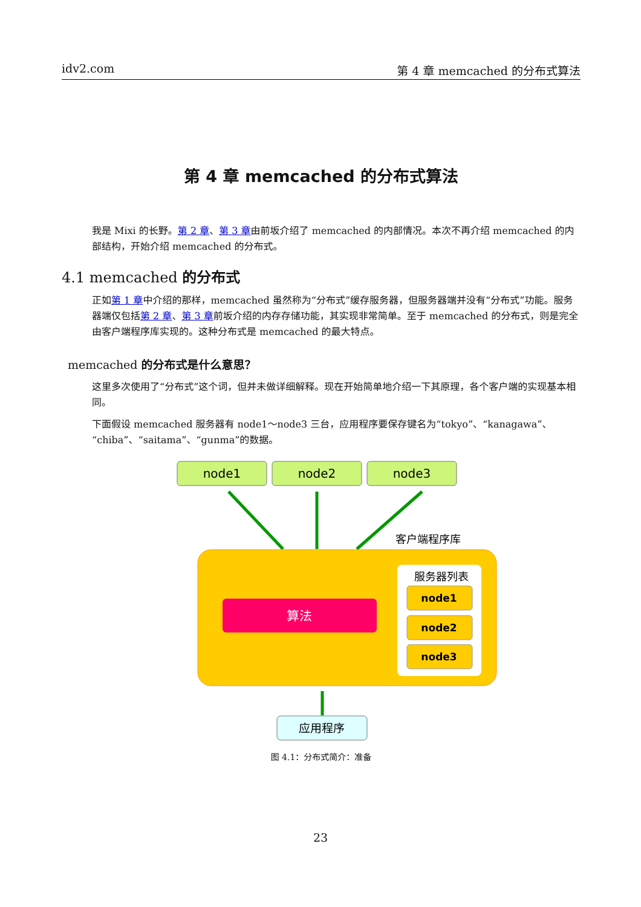idv2.com 第 4 章 memcached 的分布式算法
第 4 章 memcached 的分布式算法
我是 Mixi 的长野。第 2 章、第 3 章由前坂介绍了 memcached 的内部情况。本次不再介绍 memcached 的内部结构，开始介绍 memcached 的分布式。
4.1 memcached 的分布式
正如第 1 章中介绍的那样，memcached 虽然称为“分布式”缓存服务器，但服务器端并没有“分布式”功能。服务器端仅包括第 2 章、第 3 章前坂介绍的内存存储功能，其实现非常简单。至于 memcached 的分布式，则是完全由客户端程序库实现的。这种分布式是 memcached 的最大特点。
memcached 的分布式是什么意思？
这里多次使用了“分布式”这个词，但并未做详细解释。现在开始简单地介绍一下其原理，各个客户端的实现基本相同。
下面假设 memcached 服务器有 node1～node3 三台，应用程序要保存键名为“tokyo”、“kanagawa”、“chiba”、“saitama”、“gunma”的数据。
node1
node2
node3
客户端程序库
算法
服务器列表
node1
node2
node3
应用程序
图 4.1：分布式简介：准备
23